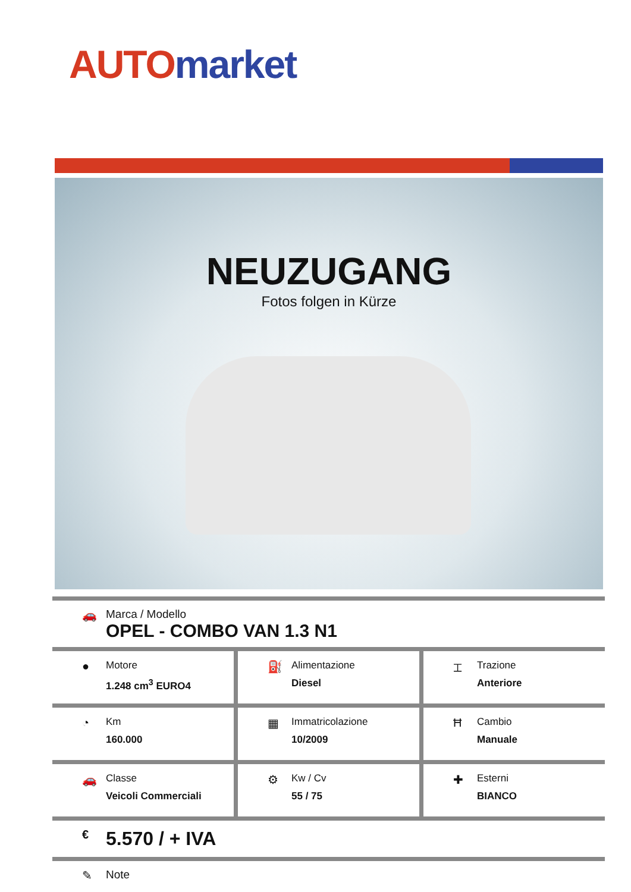AUTO market
NEUZUGANG
Fotos folgen in Kürze
🚗 Marca / Modello
OPEL - COMBO VAN 1.3 N1
●
Motore
1.248 cm<sup>3</sup> EURO4
⛽
Alimentazione
Diesel
⌶
Trazione
Anteriore
◔
Km
160.000
▦
Immatricolazione
10/2009
Ħ
Cambio
Manuale
🚗
Classe
Veicoli Commerciali
⚙
Kw / Cv
55 / 75
✚
Esterni
BIANCO
€
5.570 / + IVA
✎ Note